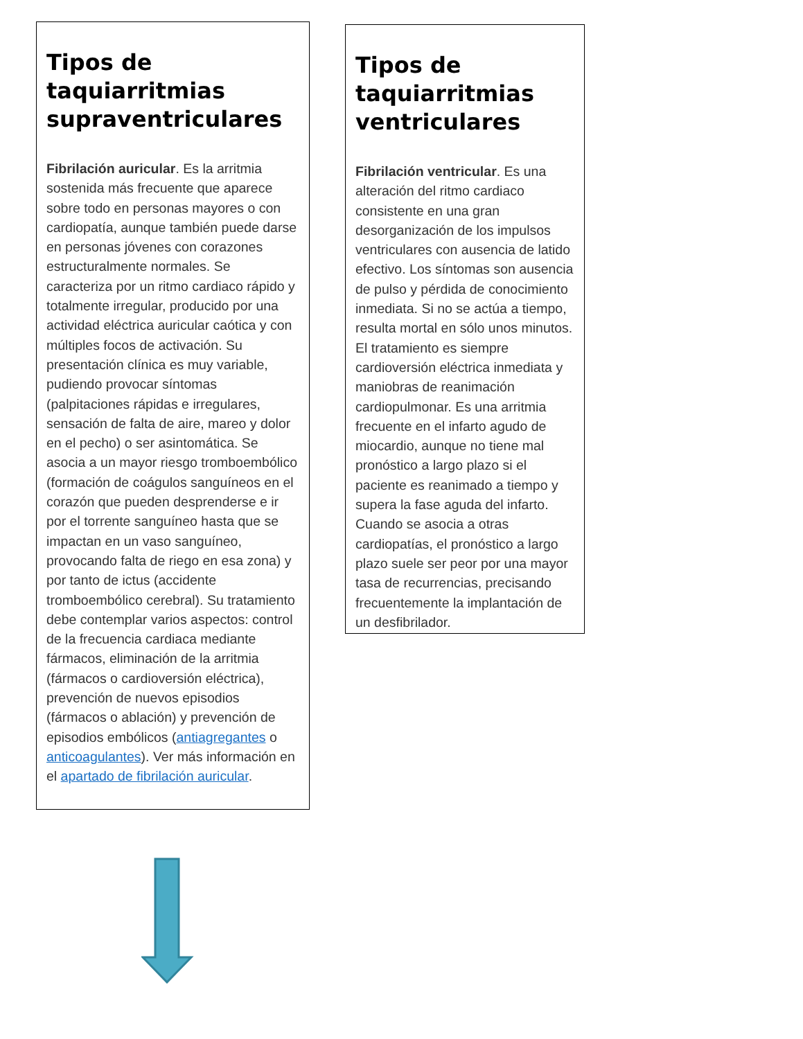Tipos de taquiarritmias supraventriculares
Fibrilación auricular. Es la arritmia sostenida más frecuente que aparece sobre todo en personas mayores o con cardiopatía, aunque también puede darse en personas jóvenes con corazones estructuralmente normales. Se caracteriza por un ritmo cardiaco rápido y totalmente irregular, producido por una actividad eléctrica auricular caótica y con múltiples focos de activación. Su presentación clínica es muy variable, pudiendo provocar síntomas (palpitaciones rápidas e irregulares, sensación de falta de aire, mareo y dolor en el pecho) o ser asintomática. Se asocia a un mayor riesgo tromboembólico (formación de coágulos sanguíneos en el corazón que pueden desprenderse e ir por el torrente sanguíneo hasta que se impactan en un vaso sanguíneo, provocando falta de riego en esa zona) y por tanto de ictus (accidente tromboembólico cerebral). Su tratamiento debe contemplar varios aspectos: control de la frecuencia cardiaca mediante fármacos, eliminación de la arritmia (fármacos o cardioversión eléctrica), prevención de nuevos episodios (fármacos o ablación) y prevención de episodios embólicos (antiagregantes o anticoagulantes). Ver más información en el apartado de fibrilación auricular.
Tipos de taquiarritmias ventriculares
Fibrilación ventricular. Es una alteración del ritmo cardiaco consistente en una gran desorganización de los impulsos ventriculares con ausencia de latido efectivo. Los síntomas son ausencia de pulso y pérdida de conocimiento inmediata. Si no se actúa a tiempo, resulta mortal en sólo unos minutos. El tratamiento es siempre cardioversión eléctrica inmediata y maniobras de reanimación cardiopulmonar. Es una arritmia frecuente en el infarto agudo de miocardio, aunque no tiene mal pronóstico a largo plazo si el paciente es reanimado a tiempo y supera la fase aguda del infarto. Cuando se asocia a otras cardiopatías, el pronóstico a largo plazo suele ser peor por una mayor tasa de recurrencias, precisando frecuentemente la implantación de un desfibrilador.